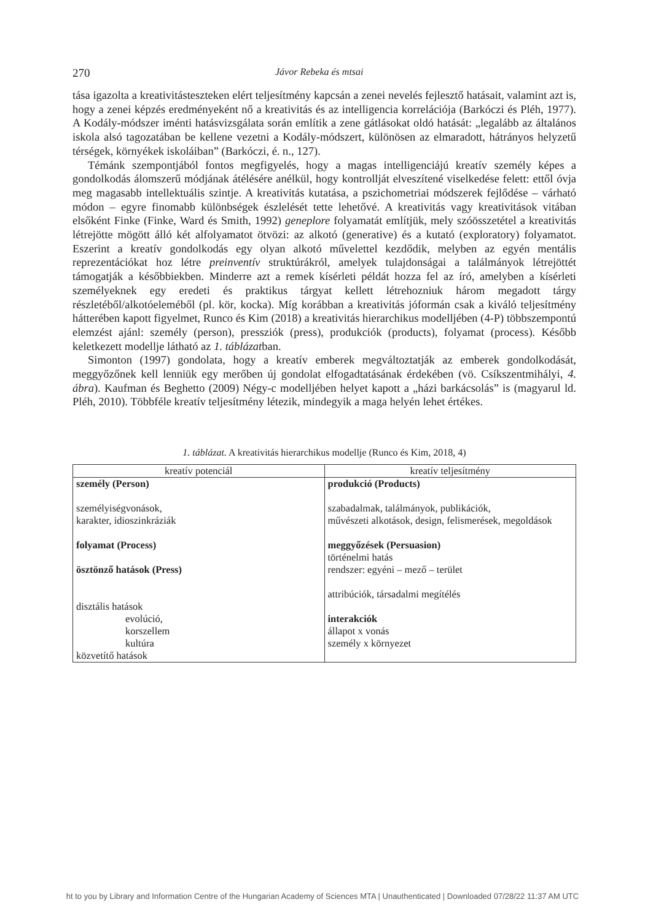270 Jávor Rebeka és mtsai
tása igazolta a kreativitásteszteken elért teljesítmény kapcsán a zenei nevelés fejlesztő hatásait, valamint azt is, hogy a zenei képzés eredményeként nő a kreativitás és az intelligencia korrelációja (Barkóczi és Pléh, 1977). A Kodály-módszer iménti hatásvizsgálata során említik a zene gátlásokat oldó hatását: „legalább az általános iskola alsó tagozatában be kellene vezetni a Kodály-módszert, különösen az elmaradott, hátrányos helyzetű térségek, környékek iskoláiban” (Barkóczi, é. n., 127).
Témánk szempontjából fontos megfigyelés, hogy a magas intelligenciájú kreatív személy képes a gondolkodás álomszerű módjának átélésére anélkül, hogy kontrollját elveszítené viselkedése felett: ettől óvja meg magasabb intellektuális szintje. A kreativitás kutatása, a pszichometriai módszerek fejlődése – várható módon – egyre finomabb különbségek észlelését tette lehetővé. A kreativitás vagy kreativitások vitában elsőként Finke (Finke, Ward és Smith, 1992) geneplore folyamatát említjük, mely szóösszetétel a kreativitás létrejötte mögött álló két alfolyamatot ötvözi: az alkotó (generative) és a kutató (exploratory) folyamatot. Eszerint a kreatív gondolkodás egy olyan alkotó művelettel kezdődik, melyben az egyén mentális reprezentációkat hoz létre preinventív struktúrákról, amelyek tulajdonságai a találmányok létrejöttét támogatják a későbbiekben. Minderre azt a remek kísérleti példát hozza fel az író, amelyben a kísérleti személyeknek egy eredeti és praktikus tárgyat kellett létrehozniuk három megadott tárgy részletéből/alkotóeleméből (pl. kör, kocka). Míg korábban a kreativitás jóformán csak a kiváló teljesítmény hátterében kapott figyelmet, Runco és Kim (2018) a kreativitás hierarchikus modelljében (4-P) többszempontú elemzést ajánl: személy (person), pressziók (press), produkciók (products), folyamat (process). Később keletkezett modellje látható az 1. táblázatban.
Simonton (1997) gondolata, hogy a kreatív emberek megváltoztatják az emberek gondolkodását, meggyőzőnek kell lenniük egy merőben új gondolat elfogadtatásának érdekében (vö. Csíkszentmihályi, 4. ábra). Kaufman és Beghetto (2009) Négy-c modelljében helyet kapott a „házi barkácsolás” is (magyarul ld. Pléh, 2010). Többféle kreatív teljesítmény létezik, mindegyik a maga helyén lehet értékes.
1. táblázat. A kreativitás hierarchikus modellje (Runco és Kim, 2018, 4)
| kreatív potenciál | kreatív teljesítmény |
| --- | --- |
| személy (Person) személyiségvonások, karakter, idioszinkráziák folyamat (Process) ösztönző hatások (Press) disztális hatások evolúció, korszellem kultúra közvetítő hatások | produkció (Products) szabadalmak, találmányok, publikációk, művészeti alkotások, design, felismerések, megoldások meggyőzések (Persuasion) történelmi hatás rendszer: egyéni – mező – terület attribúciók, társadalmi megítélés interakciók állapot x vonás személy x környezet |
ht to you by Library and Information Centre of the Hungarian Academy of Sciences MTA | Unauthenticated | Downloaded 07/28/22 11:37 AM UTC